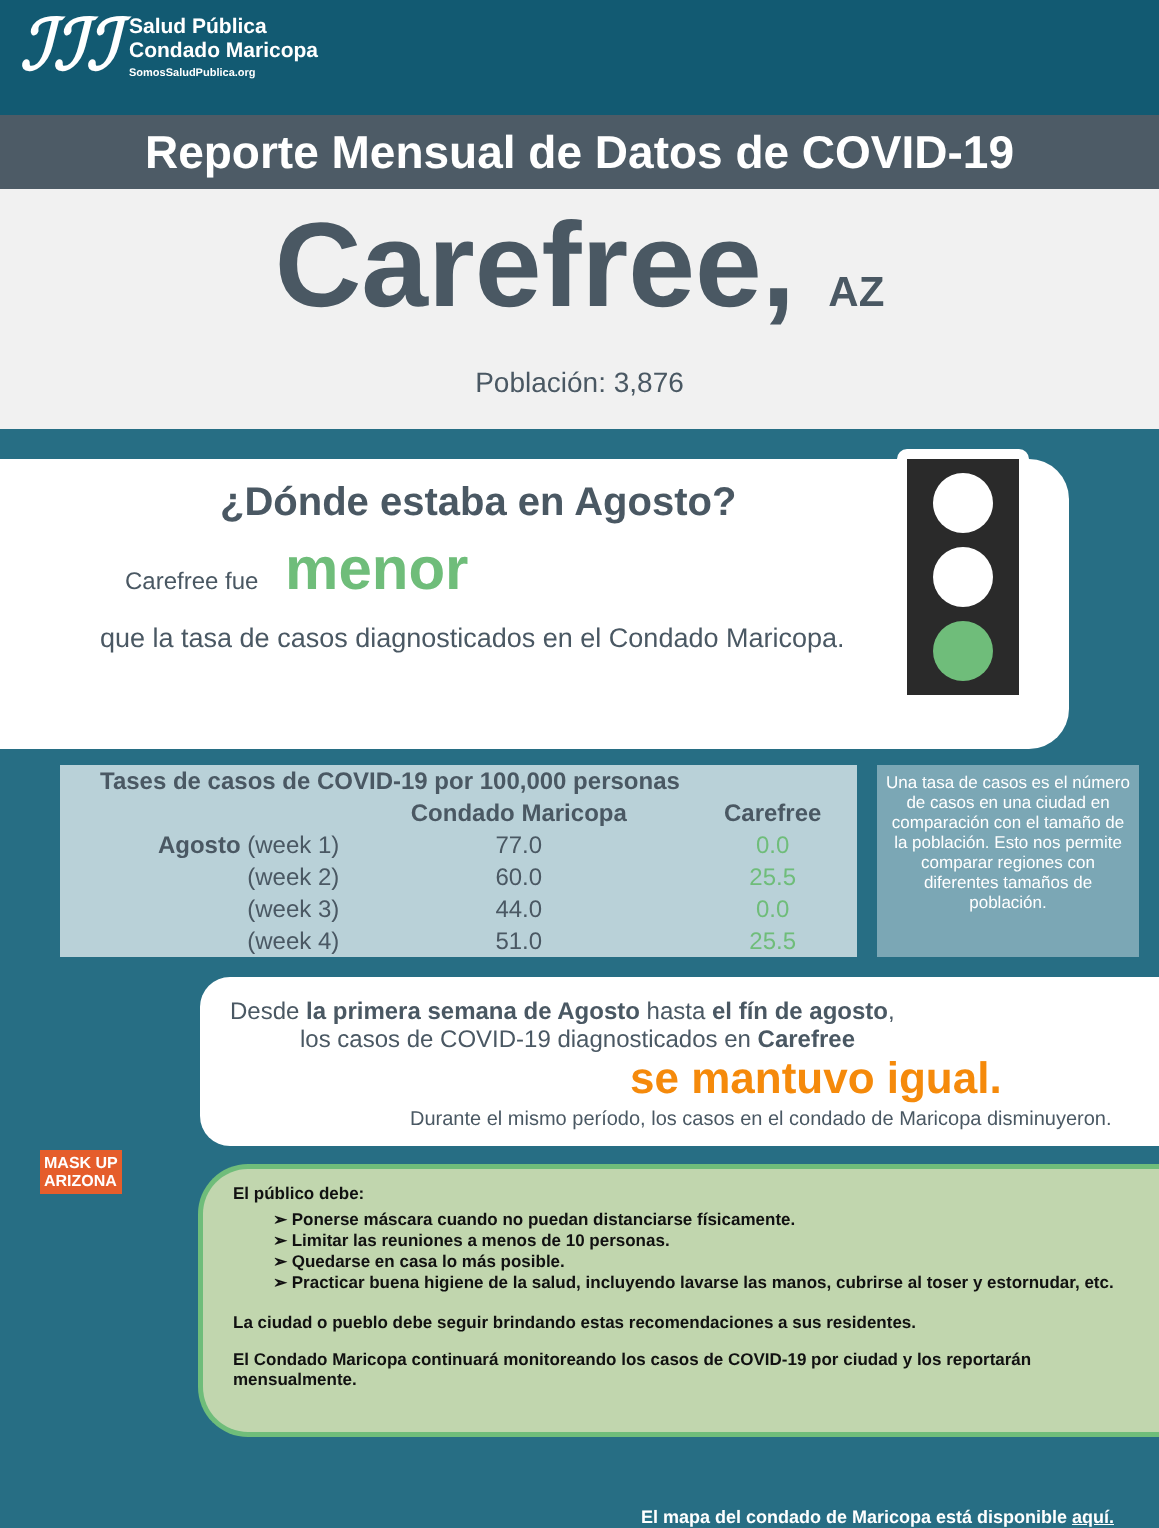ℐℐℐ
Salud Pública
Condado Maricopa
SomosSaludPublica.org
Reporte Mensual de Datos de COVID-19
Carefree, AZ
Población: 3,876
¿Dónde estaba en Agosto?
Carefree fue menor
que la tasa de casos diagnosticados en el Condado Maricopa.
| Tases de casos de COVID-19 por 100,000 personas | | |
| --- | --- | --- |
| | Condado Maricopa | Carefree |
| Agosto (week 1) | 77.0 | 0.0 |
| (week 2) | 60.0 | 25.5 |
| (week 3) | 44.0 | 0.0 |
| (week 4) | 51.0 | 25.5 |
Una tasa de casos es el número de casos en una ciudad en comparación con el tamaño de la población. Esto nos permite comparar regiones con diferentes tamaños de población.
Desde la primera semana de Agosto hasta el fín de agosto,
los casos de COVID-19 diagnosticados en Carefree
se mantuvo igual.
Durante el mismo período, los casos en el condado de Maricopa disminuyeron.
El público debe:
➢ Ponerse máscara cuando no puedan distanciarse físicamente.
➢ Limitar las reuniones a menos de 10 personas.
➢ Quedarse en casa lo más posible.
➢ Practicar buena higiene de la salud, incluyendo lavarse las manos, cubrirse al toser y estornudar, etc.
La ciudad o pueblo debe seguir brindando estas recomendaciones a sus residentes.
El Condado Maricopa continuará monitoreando los casos de COVID-19 por ciudad y los reportarán mensualmente.
MASK UP
ARIZONA
El mapa del condado de Maricopa está disponible aquí.